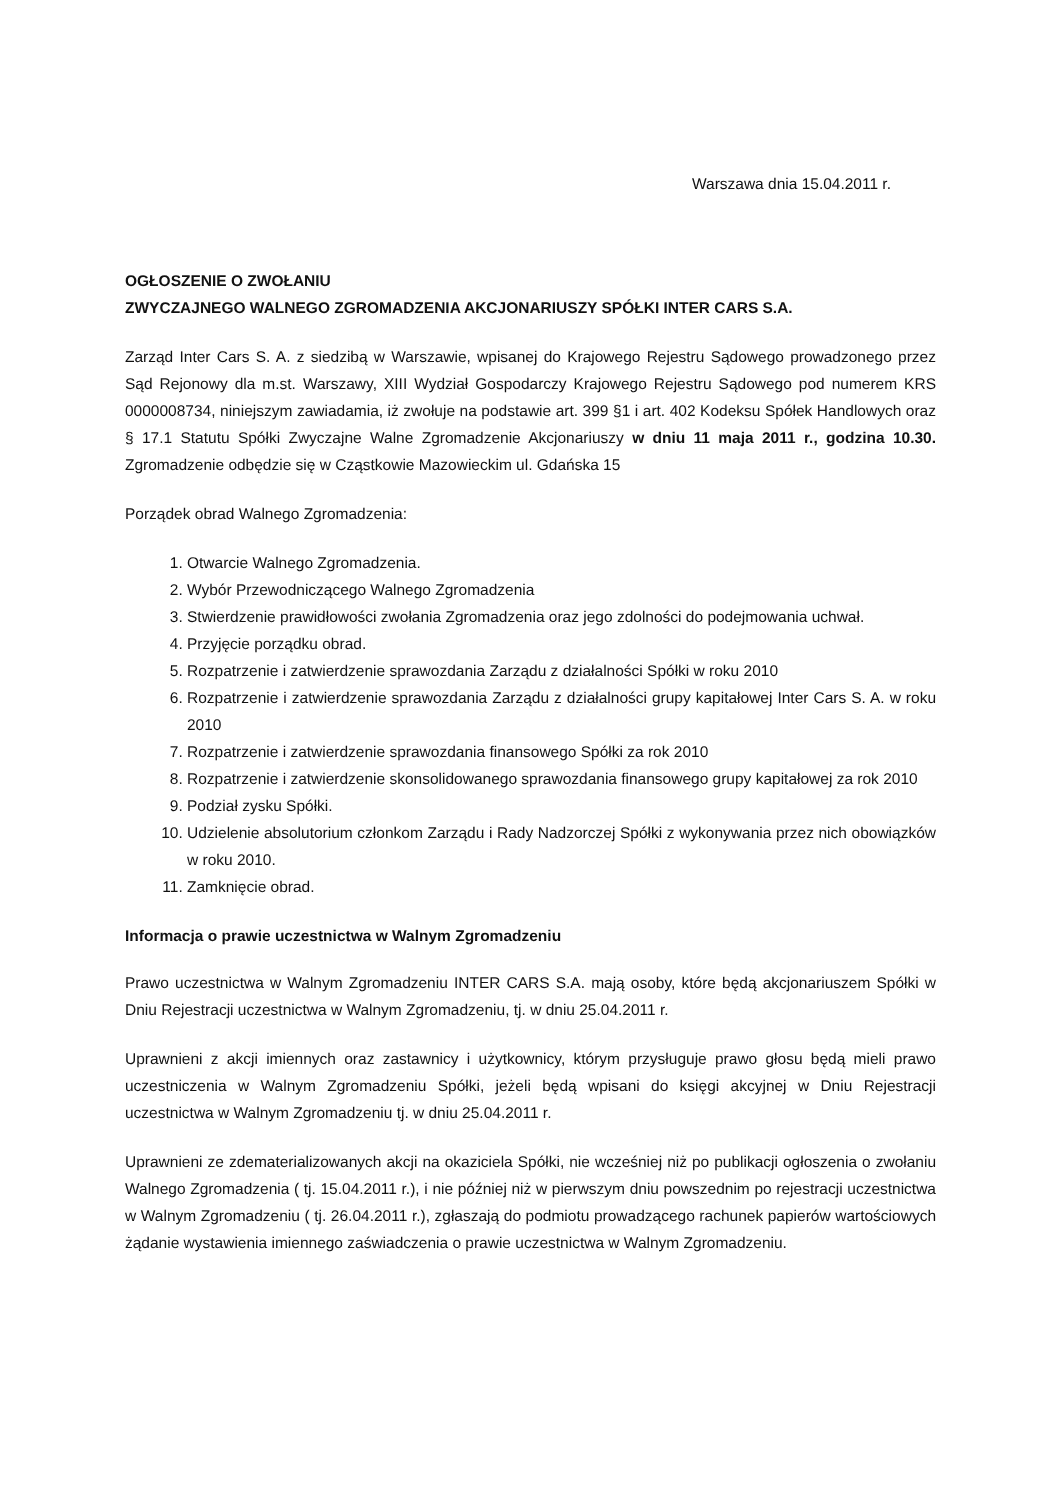Warszawa dnia 15.04.2011 r.
OGŁOSZENIE O ZWOŁANIU
ZWYCZAJNEGO WALNEGO ZGROMADZENIA AKCJONARIUSZY SPÓŁKI INTER CARS S.A.
Zarząd Inter Cars S. A. z siedzibą w Warszawie, wpisanej do Krajowego Rejestru Sądowego prowadzonego przez Sąd Rejonowy dla m.st. Warszawy, XIII Wydział Gospodarczy Krajowego Rejestru Sądowego pod numerem KRS 0000008734, niniejszym zawiadamia, iż zwołuje na podstawie art. 399 §1 i art. 402 Kodeksu Spółek Handlowych oraz § 17.1 Statutu Spółki Zwyczajne Walne Zgromadzenie Akcjonariuszy w dniu 11 maja 2011 r., godzina 10.30. Zgromadzenie odbędzie się w Cząstkowie Mazowieckim ul. Gdańska 15
Porządek obrad Walnego Zgromadzenia:
1. Otwarcie Walnego Zgromadzenia.
2. Wybór Przewodniczącego Walnego Zgromadzenia
3. Stwierdzenie prawidłowości zwołania Zgromadzenia oraz jego zdolności do podejmowania uchwał.
4. Przyjęcie porządku obrad.
5. Rozpatrzenie i zatwierdzenie sprawozdania Zarządu z działalności Spółki w roku 2010
6. Rozpatrzenie i zatwierdzenie sprawozdania Zarządu z działalności grupy kapitałowej Inter Cars S. A. w roku 2010
7. Rozpatrzenie i zatwierdzenie sprawozdania finansowego Spółki za rok 2010
8. Rozpatrzenie i zatwierdzenie skonsolidowanego sprawozdania finansowego grupy kapitałowej za rok 2010
9. Podział zysku Spółki.
10. Udzielenie absolutorium członkom Zarządu i Rady Nadzorczej Spółki z wykonywania przez nich obowiązków w roku 2010.
11. Zamknięcie obrad.
Informacja o prawie uczestnictwa w Walnym Zgromadzeniu
Prawo uczestnictwa w Walnym Zgromadzeniu INTER CARS S.A. mają osoby, które będą akcjonariuszem Spółki w Dniu Rejestracji uczestnictwa w Walnym Zgromadzeniu, tj. w dniu 25.04.2011 r.
Uprawnieni z akcji imiennych oraz zastawnicy i użytkownicy, którym przysługuje prawo głosu będą mieli prawo uczestniczenia w Walnym Zgromadzeniu Spółki, jeżeli będą wpisani do księgi akcyjnej w Dniu Rejestracji uczestnictwa w Walnym Zgromadzeniu tj. w dniu 25.04.2011 r.
Uprawnieni ze zdematerializowanych akcji na okaziciela Spółki, nie wcześniej niż po publikacji ogłoszenia o zwołaniu Walnego Zgromadzenia ( tj. 15.04.2011 r.), i nie później niż w pierwszym dniu powszednim po rejestracji uczestnictwa w Walnym Zgromadzeniu ( tj. 26.04.2011 r.), zgłaszają do podmiotu prowadzącego rachunek papierów wartościowych żądanie wystawienia imiennego zaświadczenia o prawie uczestnictwa w Walnym Zgromadzeniu.